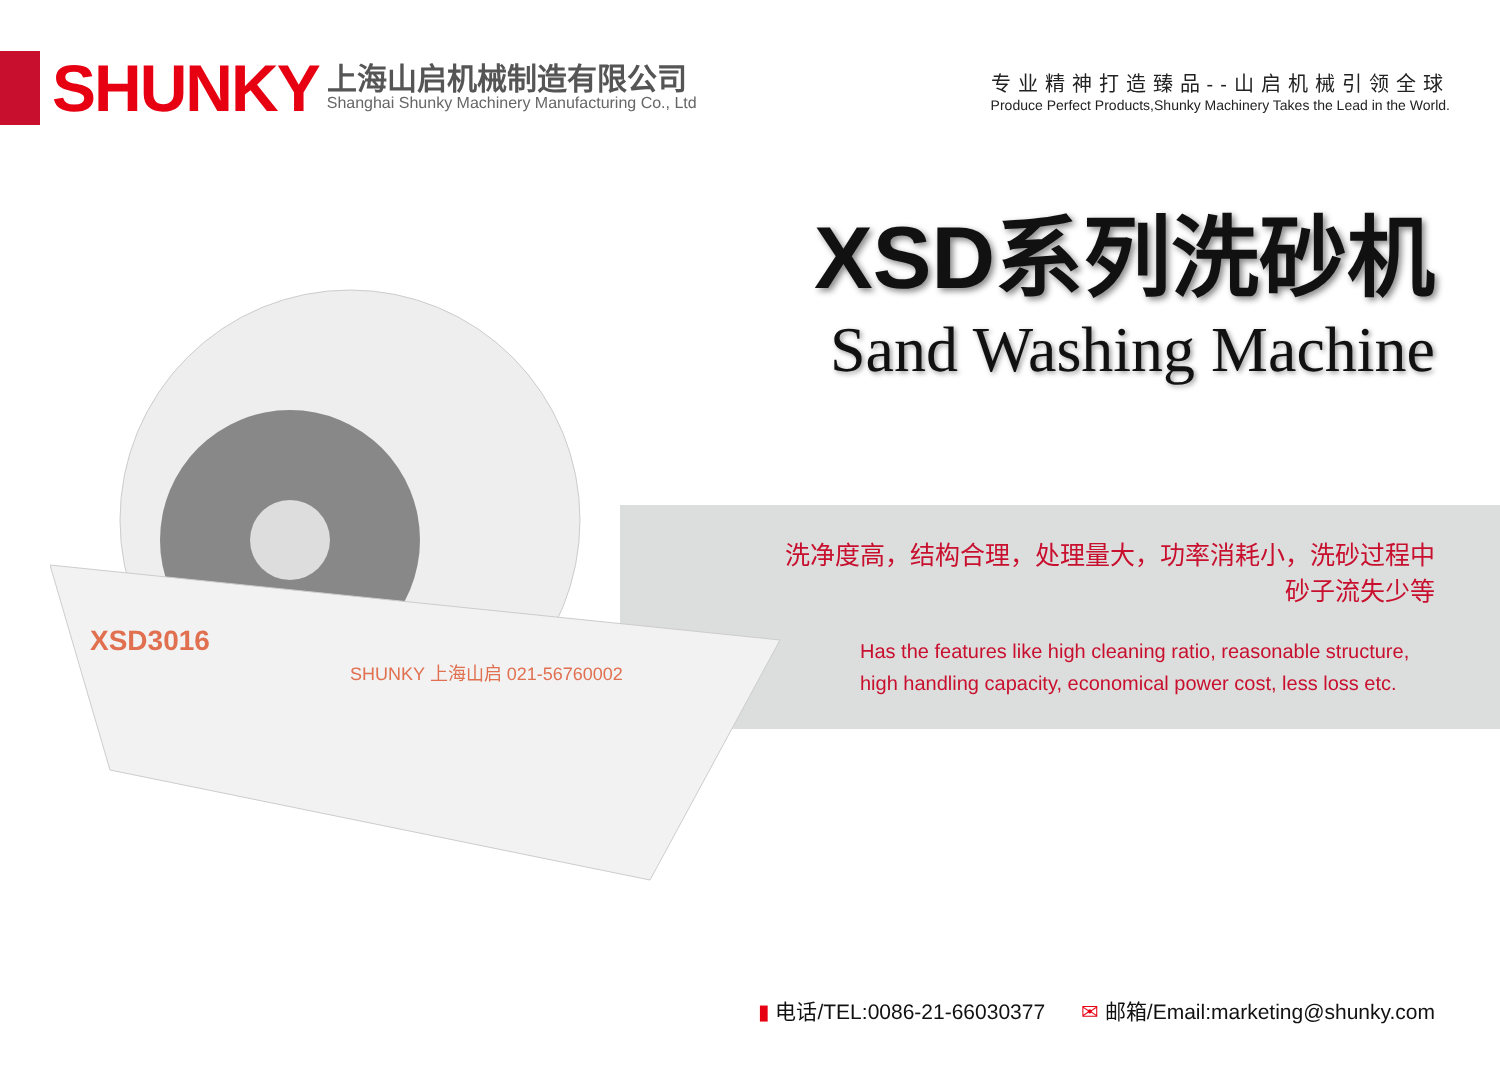SHUNKY
上海山启机械制造有限公司
Shanghai Shunky Machinery Manufacturing Co., Ltd
专业精神打造臻品--山启机械引领全球
Produce Perfect Products,Shunky Machinery Takes the Lead in the World.
XSD3016
SHUNKY 上海山启 021-56760002
XSD系列洗砂机
Sand Washing Machine
洗净度高，结构合理，处理量大，功率消耗小，洗砂过程中
砂子流失少等
Has the features like high cleaning ratio, reasonable structure, high handling capacity, economical power cost, less loss etc.
▮ 电话/TEL:0086-21-66030377 ✉ 邮箱/Email:marketing@shunky.com